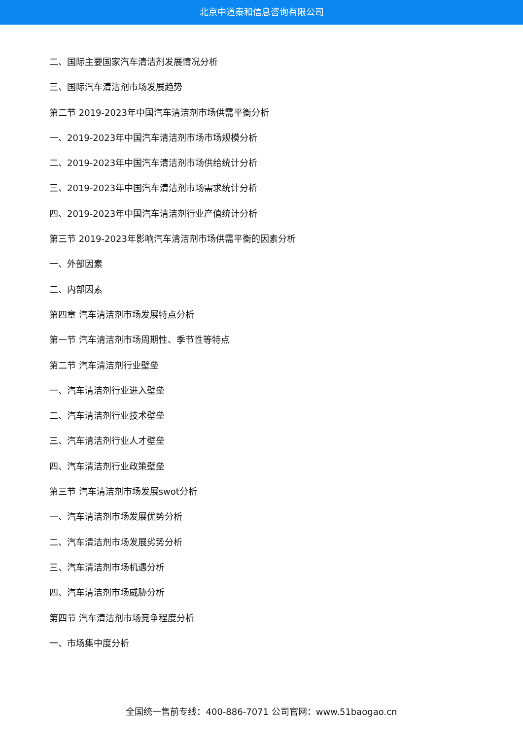北京中道泰和信息咨询有限公司
二、国际主要国家汽车清洁剂发展情况分析
三、国际汽车清洁剂市场发展趋势
第二节 2019-2023年中国汽车清洁剂市场供需平衡分析
一、2019-2023年中国汽车清洁剂市场市场规模分析
二、2019-2023年中国汽车清洁剂市场供给统计分析
三、2019-2023年中国汽车清洁剂市场需求统计分析
四、2019-2023年中国汽车清洁剂行业产值统计分析
第三节 2019-2023年影响汽车清洁剂市场供需平衡的因素分析
一、外部因素
二、内部因素
第四章 汽车清洁剂市场发展特点分析
第一节 汽车清洁剂市场周期性、季节性等特点
第二节 汽车清洁剂行业壁垒
一、汽车清洁剂行业进入壁垒
二、汽车清洁剂行业技术壁垒
三、汽车清洁剂行业人才壁垒
四、汽车清洁剂行业政策壁垒
第三节 汽车清洁剂市场发展swot分析
一、汽车清洁剂市场发展优势分析
二、汽车清洁剂市场发展劣势分析
三、汽车清洁剂市场机遇分析
四、汽车清洁剂市场威胁分析
第四节 汽车清洁剂市场竞争程度分析
一、市场集中度分析
全国统一售前专线：400-886-7071 公司官网：www.51baogao.cn